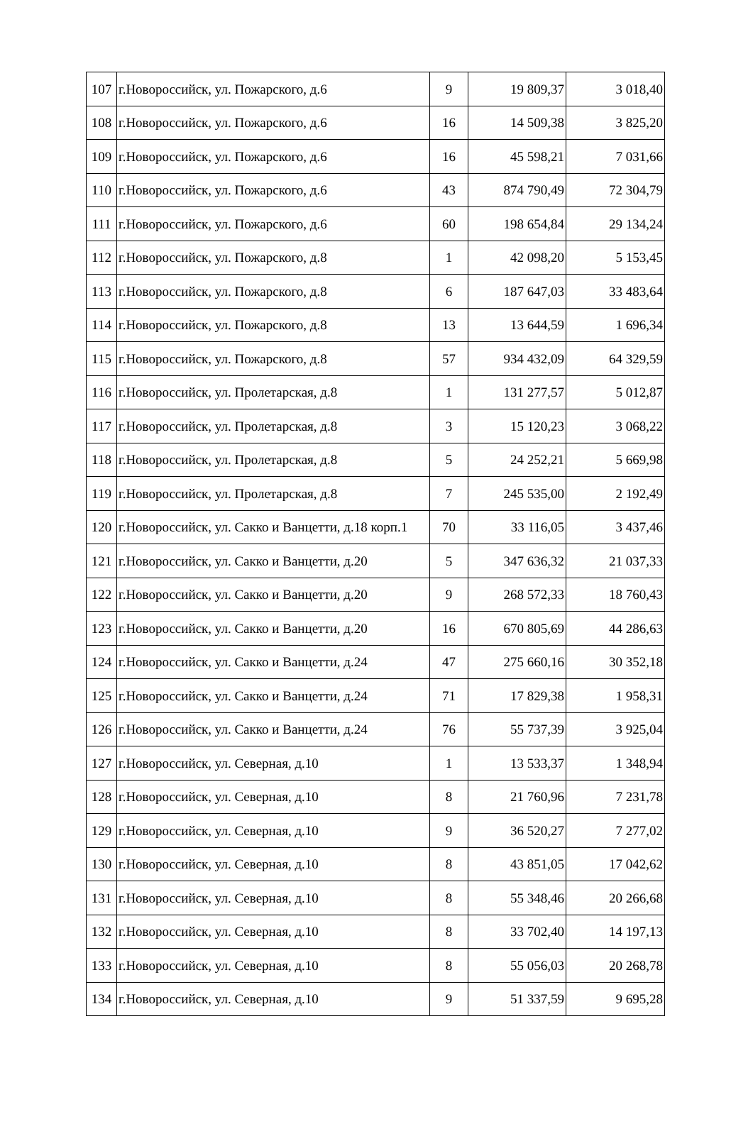| 107 | г.Новороссийск, ул. Пожарского, д.6 | 9 | 19 809,37 | 3 018,40 |
| 108 | г.Новороссийск, ул. Пожарского, д.6 | 16 | 14 509,38 | 3 825,20 |
| 109 | г.Новороссийск, ул. Пожарского, д.6 | 16 | 45 598,21 | 7 031,66 |
| 110 | г.Новороссийск, ул. Пожарского, д.6 | 43 | 874 790,49 | 72 304,79 |
| 111 | г.Новороссийск, ул. Пожарского, д.6 | 60 | 198 654,84 | 29 134,24 |
| 112 | г.Новороссийск, ул. Пожарского, д.8 | 1 | 42 098,20 | 5 153,45 |
| 113 | г.Новороссийск, ул. Пожарского, д.8 | 6 | 187 647,03 | 33 483,64 |
| 114 | г.Новороссийск, ул. Пожарского, д.8 | 13 | 13 644,59 | 1 696,34 |
| 115 | г.Новороссийск, ул. Пожарского, д.8 | 57 | 934 432,09 | 64 329,59 |
| 116 | г.Новороссийск, ул. Пролетарская, д.8 | 1 | 131 277,57 | 5 012,87 |
| 117 | г.Новороссийск, ул. Пролетарская, д.8 | 3 | 15 120,23 | 3 068,22 |
| 118 | г.Новороссийск, ул. Пролетарская, д.8 | 5 | 24 252,21 | 5 669,98 |
| 119 | г.Новороссийск, ул. Пролетарская, д.8 | 7 | 245 535,00 | 2 192,49 |
| 120 | г.Новороссийск, ул. Сакко и Ванцетти, д.18 корп.1 | 70 | 33 116,05 | 3 437,46 |
| 121 | г.Новороссийск, ул. Сакко и Ванцетти, д.20 | 5 | 347 636,32 | 21 037,33 |
| 122 | г.Новороссийск, ул. Сакко и Ванцетти, д.20 | 9 | 268 572,33 | 18 760,43 |
| 123 | г.Новороссийск, ул. Сакко и Ванцетти, д.20 | 16 | 670 805,69 | 44 286,63 |
| 124 | г.Новороссийск, ул. Сакко и Ванцетти, д.24 | 47 | 275 660,16 | 30 352,18 |
| 125 | г.Новороссийск, ул. Сакко и Ванцетти, д.24 | 71 | 17 829,38 | 1 958,31 |
| 126 | г.Новороссийск, ул. Сакко и Ванцетти, д.24 | 76 | 55 737,39 | 3 925,04 |
| 127 | г.Новороссийск, ул. Северная, д.10 | 1 | 13 533,37 | 1 348,94 |
| 128 | г.Новороссийск, ул. Северная, д.10 | 8 | 21 760,96 | 7 231,78 |
| 129 | г.Новороссийск, ул. Северная, д.10 | 9 | 36 520,27 | 7 277,02 |
| 130 | г.Новороссийск, ул. Северная, д.10 | 8 | 43 851,05 | 17 042,62 |
| 131 | г.Новороссийск, ул. Северная, д.10 | 8 | 55 348,46 | 20 266,68 |
| 132 | г.Новороссийск, ул. Северная, д.10 | 8 | 33 702,40 | 14 197,13 |
| 133 | г.Новороссийск, ул. Северная, д.10 | 8 | 55 056,03 | 20 268,78 |
| 134 | г.Новороссийск, ул. Северная, д.10 | 9 | 51 337,59 | 9 695,28 |